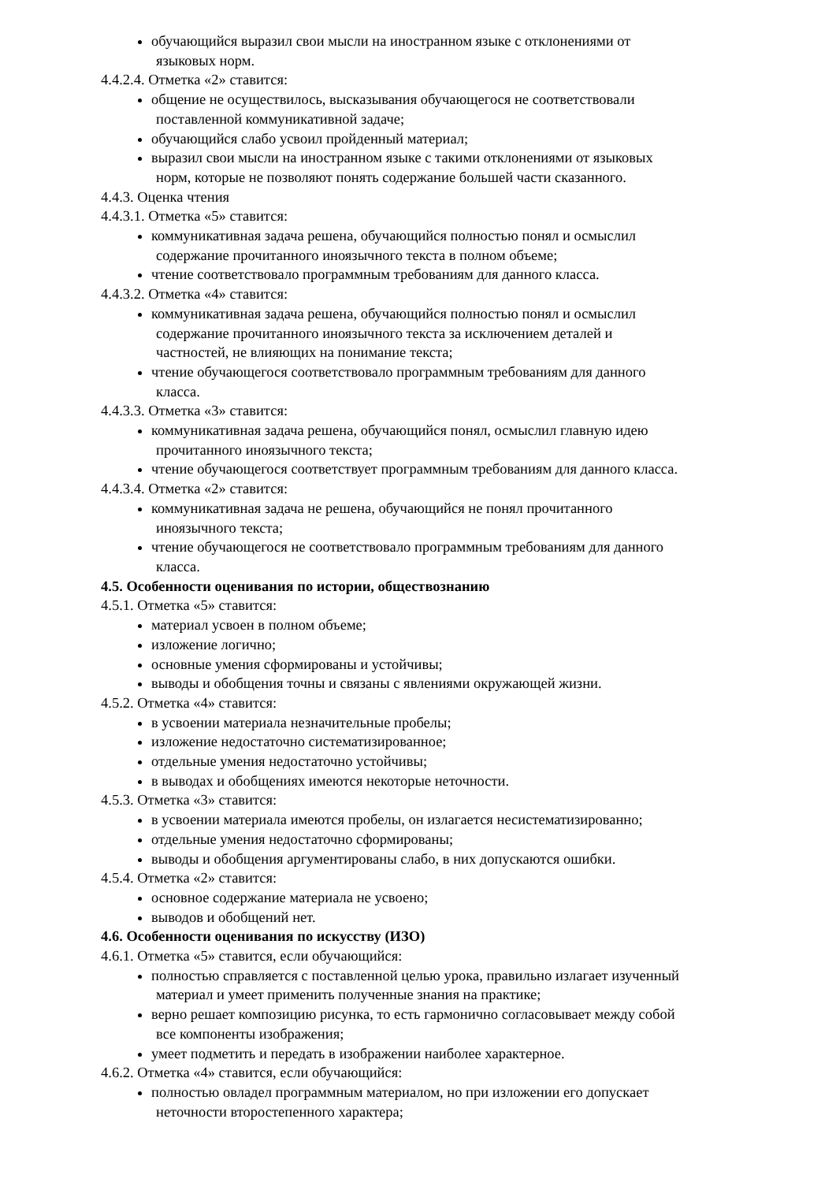обучающийся выразил свои мысли на иностранном языке с отклонениями от
языковых норм.
4.4.2.4. Отметка «2» ставится:
общение не осуществилось, высказывания обучающегося не соответствовали
поставленной коммуникативной задаче;
обучающийся слабо усвоил пройденный материал;
выразил свои мысли на иностранном языке с такими отклонениями от языковых
норм, которые не позволяют понять содержание большей части сказанного.
4.4.3. Оценка чтения
4.4.3.1. Отметка «5» ставится:
коммуникативная задача решена, обучающийся полностью понял и осмыслил
содержание прочитанного иноязычного текста в полном объеме;
чтение соответствовало программным требованиям для данного класса.
4.4.3.2. Отметка «4» ставится:
коммуникативная задача решена, обучающийся полностью понял и осмыслил
содержание прочитанного иноязычного текста за исключением деталей и
частностей, не влияющих на понимание текста;
чтение обучающегося соответствовало программным требованиям для данного
класса.
4.4.3.3. Отметка «3» ставится:
коммуникативная задача решена, обучающийся понял, осмыслил главную идею
прочитанного иноязычного текста;
чтение обучающегося соответствует программным требованиям для данного класса.
4.4.3.4. Отметка «2» ставится:
коммуникативная задача не решена, обучающийся не понял прочитанного
иноязычного текста;
чтение обучающегося не соответствовало программным требованиям для данного
класса.
4.5. Особенности оценивания по истории, обществознанию
4.5.1. Отметка «5» ставится:
материал усвоен в полном объеме;
изложение логично;
основные умения сформированы и устойчивы;
выводы и обобщения точны и связаны с явлениями окружающей жизни.
4.5.2. Отметка «4» ставится:
в усвоении материала незначительные пробелы;
изложение недостаточно систематизированное;
отдельные умения недостаточно устойчивы;
в выводах и обобщениях имеются некоторые неточности.
4.5.3. Отметка «3» ставится:
в усвоении материала имеются пробелы, он излагается несистематизированно;
отдельные умения недостаточно сформированы;
выводы и обобщения аргументированы слабо, в них допускаются ошибки.
4.5.4. Отметка «2» ставится:
основное содержание материала не усвоено;
выводов и обобщений нет.
4.6. Особенности оценивания по искусству (ИЗО)
4.6.1. Отметка «5» ставится, если обучающийся:
полностью справляется с поставленной целью урока, правильно излагает изученный
материал и умеет применить полученные знания на практике;
верно решает композицию рисунка, то есть гармонично согласовывает между собой
все компоненты изображения;
умеет подметить и передать в изображении наиболее характерное.
4.6.2. Отметка «4» ставится, если обучающийся:
полностью овладел программным материалом, но при изложении его допускает
неточности второстепенного характера;